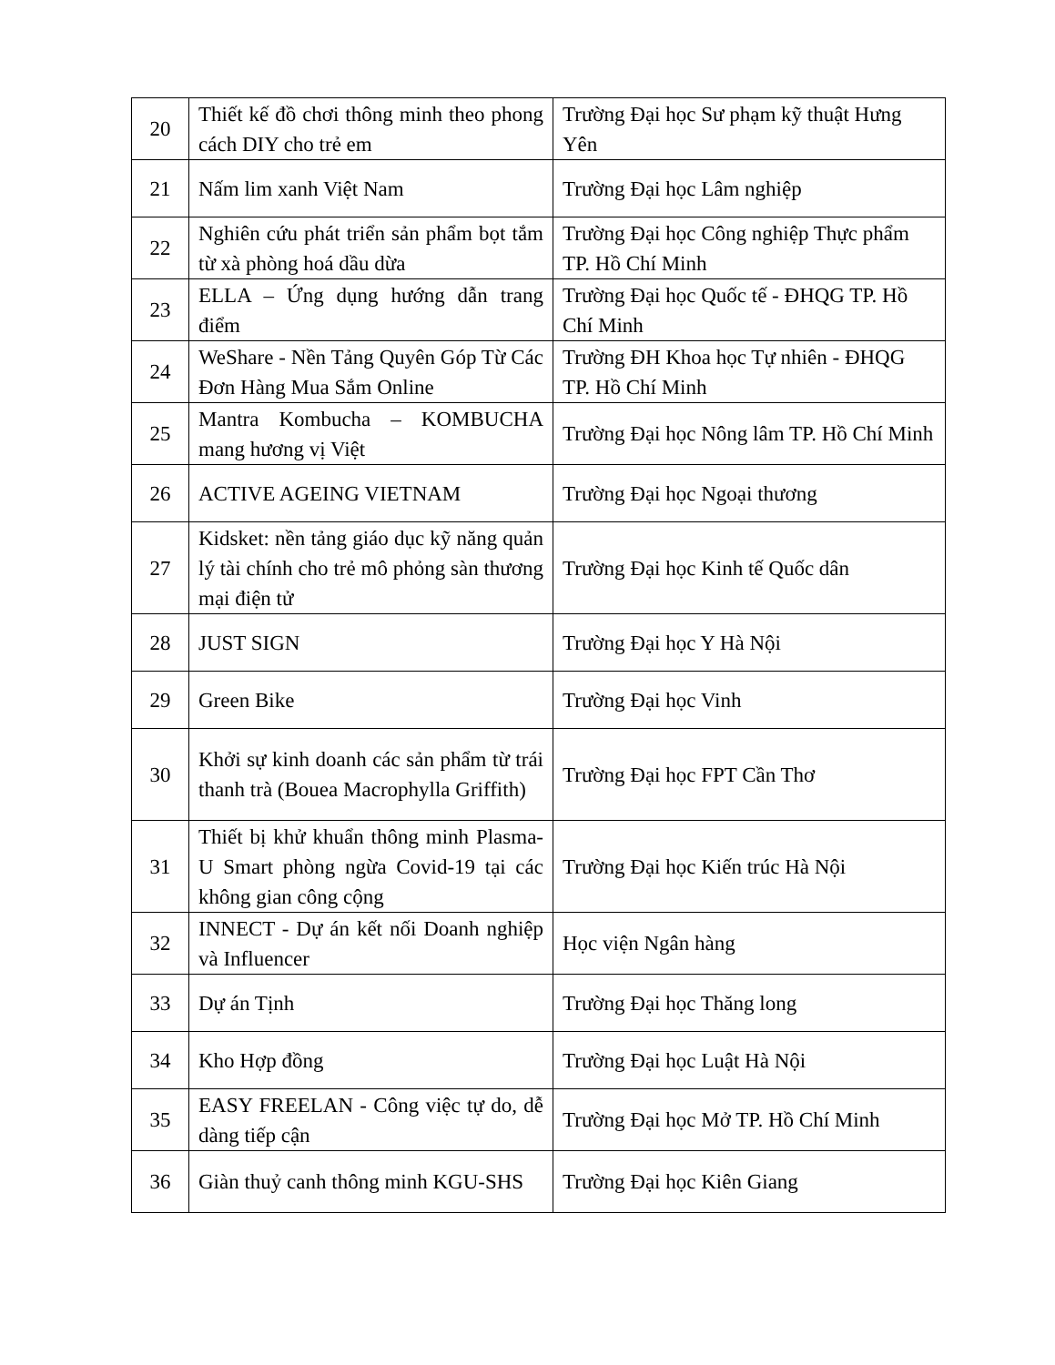| 20 | Thiết kế đồ chơi thông minh theo phong cách DIY cho trẻ em | Trường Đại học Sư phạm kỹ thuật Hưng Yên |
| 21 | Nấm lim xanh Việt Nam | Trường Đại học Lâm nghiệp |
| 22 | Nghiên cứu phát triển sản phẩm bọt tắm từ xà phòng hoá dầu dừa | Trường Đại học Công nghiệp Thực phẩm TP. Hồ Chí Minh |
| 23 | ELLA – Ứng dụng hướng dẫn trang điểm | Trường Đại học Quốc tế - ĐHQG TP. Hồ Chí Minh |
| 24 | WeShare - Nền Tảng Quyên Góp Từ Các Đơn Hàng Mua Sắm Online | Trường ĐH Khoa học Tự nhiên - ĐHQG TP. Hồ Chí Minh |
| 25 | Mantra Kombucha – KOMBUCHA mang hương vị Việt | Trường Đại học Nông lâm TP. Hồ Chí Minh |
| 26 | ACTIVE AGEING VIETNAM | Trường Đại học Ngoại thương |
| 27 | Kidsket: nền tảng giáo dục kỹ năng quản lý tài chính cho trẻ mô phỏng sàn thương mại điện tử | Trường Đại học Kinh tế Quốc dân |
| 28 | JUST SIGN | Trường Đại học Y Hà Nội |
| 29 | Green Bike | Trường Đại học Vinh |
| 30 | Khởi sự kinh doanh các sản phẩm từ trái thanh trà (Bouea Macrophylla Griffith) | Trường Đại học FPT Cần Thơ |
| 31 | Thiết bị khử khuẩn thông minh Plasma-U Smart phòng ngừa Covid-19 tại các không gian công cộng | Trường Đại học Kiến trúc Hà Nội |
| 32 | INNECT - Dự án kết nối Doanh nghiệp và Influencer | Học viện Ngân hàng |
| 33 | Dự án Tịnh | Trường Đại học Thăng long |
| 34 | Kho Hợp đồng | Trường Đại học Luật Hà Nội |
| 35 | EASY FREELAN - Công việc tự do, dễ dàng tiếp cận | Trường Đại học Mở TP. Hồ Chí Minh |
| 36 | Giàn thuỷ canh thông minh KGU-SHS | Trường Đại học Kiên Giang |